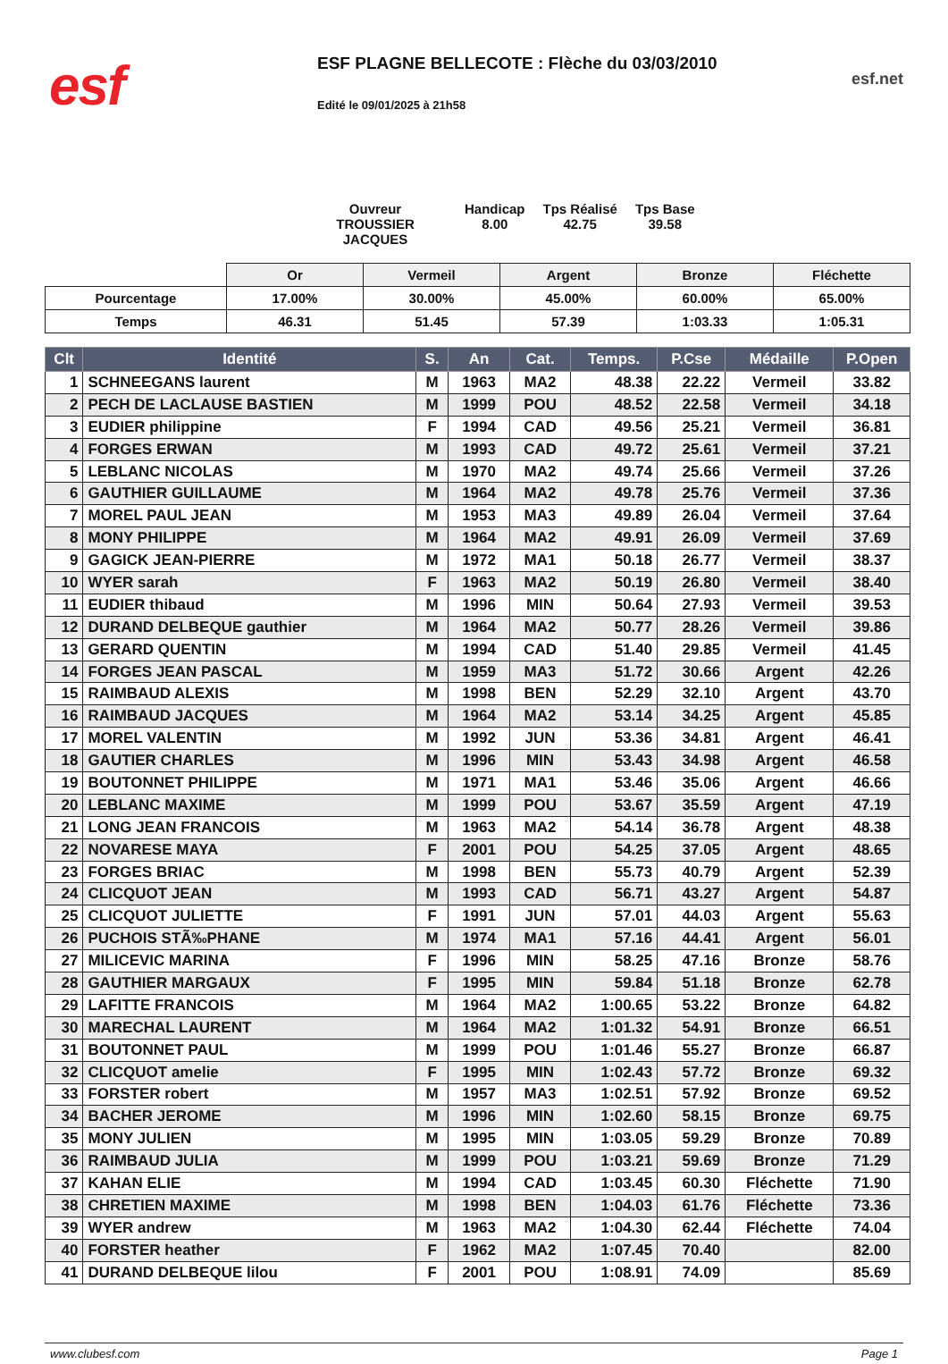esf
ESF PLAGNE BELLECOTE : Flèche du 03/03/2010
Edité le 09/01/2025 à 21h58
esf.net
Ouvreur
TROUSSIER JACQUES
Handicap
8.00
Tps Réalisé
42.75
Tps Base
39.58
| | Or | Vermeil | Argent | Bronze | Fléchette |
| Pourcentage | 17.00% | 30.00% | 45.00% | 60.00% | 65.00% |
| Temps | 46.31 | 51.45 | 57.39 | 1:03.33 | 1:05.31 |
| Clt | Identité | S. | An | Cat. | Temps. | P.Cse | Médaille | P.Open |
| --- | --- | --- | --- | --- | --- | --- | --- | --- |
| 1 | SCHNEEGANS laurent | M | 1963 | MA2 | 48.38 | 22.22 | Vermeil | 33.82 |
| 2 | PECH DE LACLAUSE BASTIEN | M | 1999 | POU | 48.52 | 22.58 | Vermeil | 34.18 |
| 3 | EUDIER philippine | F | 1994 | CAD | 49.56 | 25.21 | Vermeil | 36.81 |
| 4 | FORGES ERWAN | M | 1993 | CAD | 49.72 | 25.61 | Vermeil | 37.21 |
| 5 | LEBLANC NICOLAS | M | 1970 | MA2 | 49.74 | 25.66 | Vermeil | 37.26 |
| 6 | GAUTHIER GUILLAUME | M | 1964 | MA2 | 49.78 | 25.76 | Vermeil | 37.36 |
| 7 | MOREL PAUL JEAN | M | 1953 | MA3 | 49.89 | 26.04 | Vermeil | 37.64 |
| 8 | MONY PHILIPPE | M | 1964 | MA2 | 49.91 | 26.09 | Vermeil | 37.69 |
| 9 | GAGICK JEAN-PIERRE | M | 1972 | MA1 | 50.18 | 26.77 | Vermeil | 38.37 |
| 10 | WYER sarah | F | 1963 | MA2 | 50.19 | 26.80 | Vermeil | 38.40 |
| 11 | EUDIER thibaud | M | 1996 | MIN | 50.64 | 27.93 | Vermeil | 39.53 |
| 12 | DURAND DELBEQUE gauthier | M | 1964 | MA2 | 50.77 | 28.26 | Vermeil | 39.86 |
| 13 | GERARD QUENTIN | M | 1994 | CAD | 51.40 | 29.85 | Vermeil | 41.45 |
| 14 | FORGES JEAN PASCAL | M | 1959 | MA3 | 51.72 | 30.66 | Argent | 42.26 |
| 15 | RAIMBAUD ALEXIS | M | 1998 | BEN | 52.29 | 32.10 | Argent | 43.70 |
| 16 | RAIMBAUD JACQUES | M | 1964 | MA2 | 53.14 | 34.25 | Argent | 45.85 |
| 17 | MOREL VALENTIN | M | 1992 | JUN | 53.36 | 34.81 | Argent | 46.41 |
| 18 | GAUTIER CHARLES | M | 1996 | MIN | 53.43 | 34.98 | Argent | 46.58 |
| 19 | BOUTONNET PHILIPPE | M | 1971 | MA1 | 53.46 | 35.06 | Argent | 46.66 |
| 20 | LEBLANC MAXIME | M | 1999 | POU | 53.67 | 35.59 | Argent | 47.19 |
| 21 | LONG JEAN FRANCOIS | M | 1963 | MA2 | 54.14 | 36.78 | Argent | 48.38 |
| 22 | NOVARESE MAYA | F | 2001 | POU | 54.25 | 37.05 | Argent | 48.65 |
| 23 | FORGES BRIAC | M | 1998 | BEN | 55.73 | 40.79 | Argent | 52.39 |
| 24 | CLICQUOT JEAN | M | 1993 | CAD | 56.71 | 43.27 | Argent | 54.87 |
| 25 | CLICQUOT JULIETTE | F | 1991 | JUN | 57.01 | 44.03 | Argent | 55.63 |
| 26 | PUCHOIS STÃ‰PHANE | M | 1974 | MA1 | 57.16 | 44.41 | Argent | 56.01 |
| 27 | MILICEVIC MARINA | F | 1996 | MIN | 58.25 | 47.16 | Bronze | 58.76 |
| 28 | GAUTHIER MARGAUX | F | 1995 | MIN | 59.84 | 51.18 | Bronze | 62.78 |
| 29 | LAFITTE FRANCOIS | M | 1964 | MA2 | 1:00.65 | 53.22 | Bronze | 64.82 |
| 30 | MARECHAL LAURENT | M | 1964 | MA2 | 1:01.32 | 54.91 | Bronze | 66.51 |
| 31 | BOUTONNET PAUL | M | 1999 | POU | 1:01.46 | 55.27 | Bronze | 66.87 |
| 32 | CLICQUOT amelie | F | 1995 | MIN | 1:02.43 | 57.72 | Bronze | 69.32 |
| 33 | FORSTER robert | M | 1957 | MA3 | 1:02.51 | 57.92 | Bronze | 69.52 |
| 34 | BACHER JEROME | M | 1996 | MIN | 1:02.60 | 58.15 | Bronze | 69.75 |
| 35 | MONY JULIEN | M | 1995 | MIN | 1:03.05 | 59.29 | Bronze | 70.89 |
| 36 | RAIMBAUD JULIA | M | 1999 | POU | 1:03.21 | 59.69 | Bronze | 71.29 |
| 37 | KAHAN ELIE | M | 1994 | CAD | 1:03.45 | 60.30 | Fléchette | 71.90 |
| 38 | CHRETIEN MAXIME | M | 1998 | BEN | 1:04.03 | 61.76 | Fléchette | 73.36 |
| 39 | WYER andrew | M | 1963 | MA2 | 1:04.30 | 62.44 | Fléchette | 74.04 |
| 40 | FORSTER heather | F | 1962 | MA2 | 1:07.45 | 70.40 | | 82.00 |
| 41 | DURAND DELBEQUE lilou | F | 2001 | POU | 1:08.91 | 74.09 | | 85.69 |
www.clubesf.com Page 1